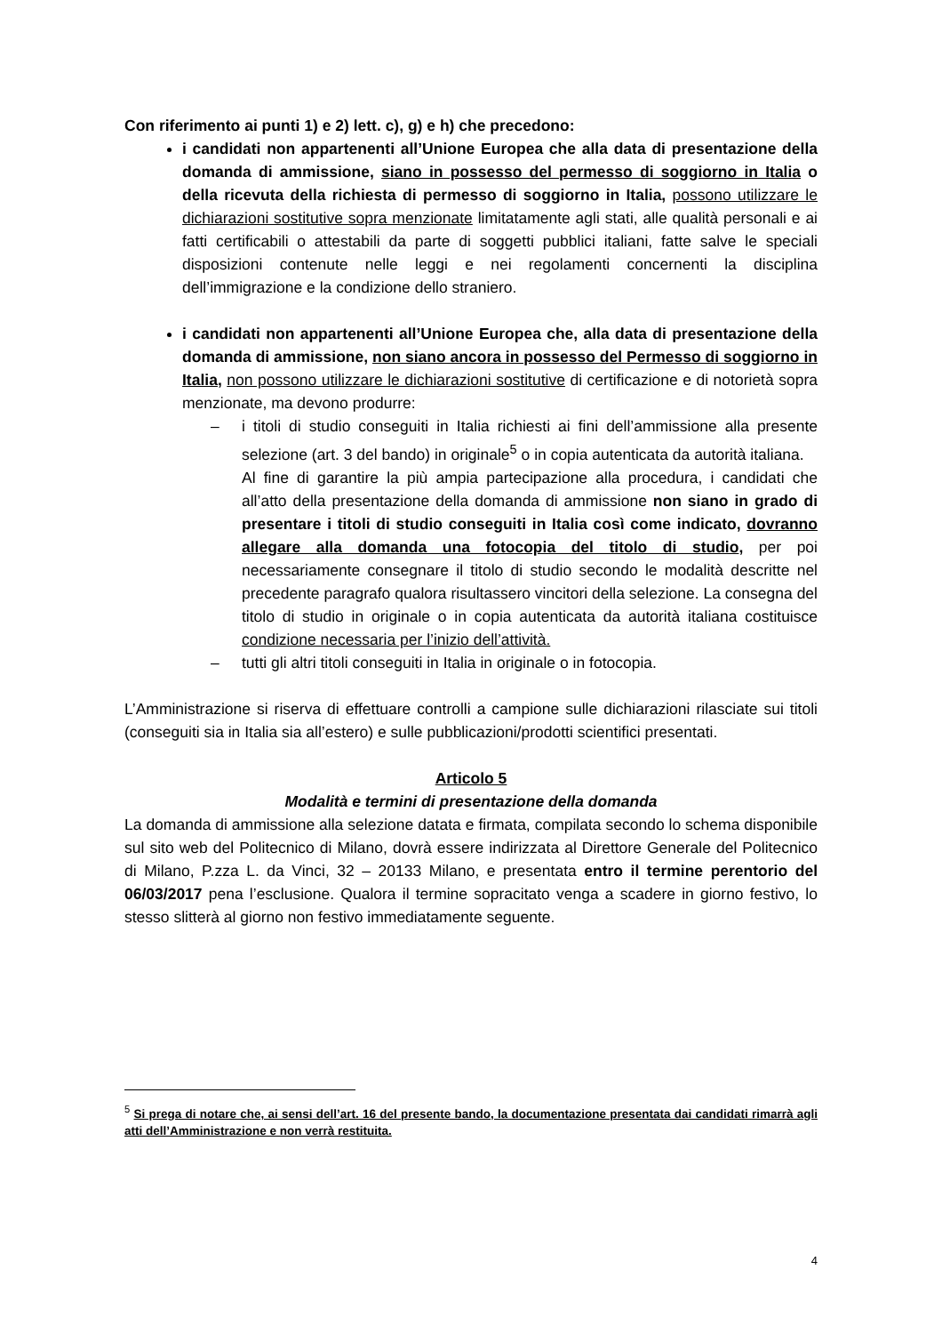Con riferimento ai punti 1) e 2) lett. c), g) e h) che precedono:
i candidati non appartenenti all’Unione Europea che alla data di presentazione della domanda di ammissione, siano in possesso del permesso di soggiorno in Italia o della ricevuta della richiesta di permesso di soggiorno in Italia, possono utilizzare le dichiarazioni sostitutive sopra menzionate limitatamente agli stati, alle qualità personali e ai fatti certificabili o attestabili da parte di soggetti pubblici italiani, fatte salve le speciali disposizioni contenute nelle leggi e nei regolamenti concernenti la disciplina dell’immigrazione e la condizione dello straniero.
i candidati non appartenenti all’Unione Europea che, alla data di presentazione della domanda di ammissione, non siano ancora in possesso del Permesso di soggiorno in Italia, non possono utilizzare le dichiarazioni sostitutive di certificazione e di notorietà sopra menzionate, ma devono produrre:
– i titoli di studio conseguiti in Italia richiesti ai fini dell’ammissione alla presente selezione (art. 3 del bando) in originale<sup>5</sup> o in copia autenticata da autorità italiana.
Al fine di garantire la più ampia partecipazione alla procedura, i candidati che all’atto della presentazione della domanda di ammissione non siano in grado di presentare i titoli di studio conseguiti in Italia così come indicato, dovranno allegare alla domanda una fotocopia del titolo di studio, per poi necessariamente consegnare il titolo di studio secondo le modalità descritte nel precedente paragrafo qualora risultassero vincitori della selezione. La consegna del titolo di studio in originale o in copia autenticata da autorità italiana costituisce condizione necessaria per l’inizio dell’attività.
– tutti gli altri titoli conseguiti in Italia in originale o in fotocopia.
L’Amministrazione si riserva di effettuare controlli a campione sulle dichiarazioni rilasciate sui titoli (conseguiti sia in Italia sia all’estero) e sulle pubblicazioni/prodotti scientifici presentati.
Articolo 5
Modalità e termini di presentazione della domanda
La domanda di ammissione alla selezione datata e firmata, compilata secondo lo schema disponibile sul sito web del Politecnico di Milano, dovrà essere indirizzata al Direttore Generale del Politecnico di Milano, P.zza L. da Vinci, 32 – 20133 Milano, e presentata entro il termine perentorio del 06/03/2017 pena l’esclusione. Qualora il termine sopracitato venga a scadere in giorno festivo, lo stesso slitterà al giorno non festivo immediatamente seguente.
<sup>5</sup> Si prega di notare che, ai sensi dell’art. 16 del presente bando, la documentazione presentata dai candidati rimarrà agli atti dell’Amministrazione e non verrà restituita.
4